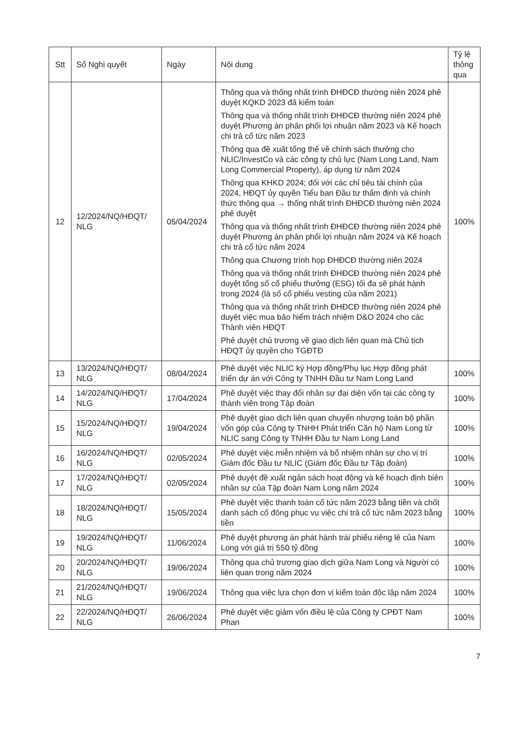| Stt | Số Nghị quyết | Ngày | Nội dung | Tỷ lệ thông qua |
| --- | --- | --- | --- | --- |
| 12 | 12/2024/NQ/HĐQT/ NLG | 05/04/2024 | Thông qua và thống nhất trình ĐHĐCĐ thường niên 2024 phê duyệt KQKD 2023 đã kiểm toán Thông qua và thống nhất trình ĐHĐCĐ thường niên 2024 phê duyệt Phương án phân phối lợi nhuận năm 2023 và Kế hoạch chi trả cổ tức năm 2023 Thông qua đề xuất tổng thể về chính sách thưởng cho NLIC/InvestCo và các công ty chủ lực (Nam Long Land, Nam Long Commercial Property), áp dụng từ năm 2024 Thông qua KHKD 2024; đối với các chỉ tiêu tài chính của 2024, HĐQT ủy quyền Tiểu ban Đầu tư thẩm định và chính thức thông qua → thống nhất trình ĐHĐCĐ thường niên 2024 phê duyệt Thông qua và thống nhất trình ĐHĐCĐ thường niên 2024 phê duyệt Phương án phân phối lợi nhuận năm 2024 và Kế hoạch chi trả cổ tức năm 2024 Thông qua Chương trình họp ĐHĐCĐ thường niên 2024 Thông qua và thống nhất trình ĐHĐCĐ thường niên 2024 phê duyệt tổng số cổ phiếu thưởng (ESG) tối đa sẽ phát hành trong 2024 (là số cổ phiếu vesting của năm 2021) Thông qua và thống nhất trình ĐHĐCĐ thường niên 2024 phê duyệt việc mua bảo hiểm trách nhiệm D&O 2024 cho các Thành viên HĐQT Phê duyệt chủ trương về giao dịch liên quan mà Chủ tịch HĐQT ủy quyền cho TGĐTĐ | 100% |
| 13 | 13/2024/NQ/HĐQT/ NLG | 08/04/2024 | Phê duyệt việc NLIC ký Hợp đồng/Phụ lục Hợp đồng phát triển dự án với Công ty TNHH Đầu tư Nam Long Land | 100% |
| 14 | 14/2024/NQ/HĐQT/ NLG | 17/04/2024 | Phê duyệt việc thay đổi nhân sự đại diện vốn tại các công ty thành viên trong Tập đoàn | 100% |
| 15 | 15/2024/NQ/HĐQT/ NLG | 19/04/2024 | Phê duyệt giao dịch liên quan chuyển nhượng toàn bộ phần vốn góp của Công ty TNHH Phát triển Căn hộ Nam Long từ NLIC sang Công ty TNHH Đầu tư Nam Long Land | 100% |
| 16 | 16/2024/NQ/HĐQT/ NLG | 02/05/2024 | Phê duyệt việc miễn nhiệm và bổ nhiệm nhân sự cho vị trí Giám đốc Đầu tư NLIC (Giám đốc Đầu tư Tập đoàn) | 100% |
| 17 | 17/2024/NQ/HĐQT/ NLG | 02/05/2024 | Phê duyệt đề xuất ngân sách hoạt động và kế hoạch định biên nhân sự của Tập đoàn Nam Long năm 2024 | 100% |
| 18 | 18/2024/NQ/HĐQT/ NLG | 15/05/2024 | Phê duyệt việc thanh toán cổ tức năm 2023 bằng tiền và chốt danh sách cổ đông phục vụ việc chi trả cổ tức năm 2023 bằng tiền | 100% |
| 19 | 19/2024/NQ/HĐQT/ NLG | 11/06/2024 | Phê duyệt phương án phát hành trái phiếu riêng lẻ của Nam Long với giá trị 550 tỷ đồng | 100% |
| 20 | 20/2024/NQ/HĐQT/ NLG | 19/06/2024 | Thông qua chủ trương giao dịch giữa Nam Long và Người có liên quan trong năm 2024 | 100% |
| 21 | 21/2024/NQ/HĐQT/ NLG | 19/06/2024 | Thông qua việc lựa chọn đơn vị kiểm toán độc lập năm 2024 | 100% |
| 22 | 22/2024/NQ/HĐQT/ NLG | 26/06/2024 | Phê duyệt việc giảm vốn điều lệ của Công ty CPĐT Nam Phan | 100% |
7